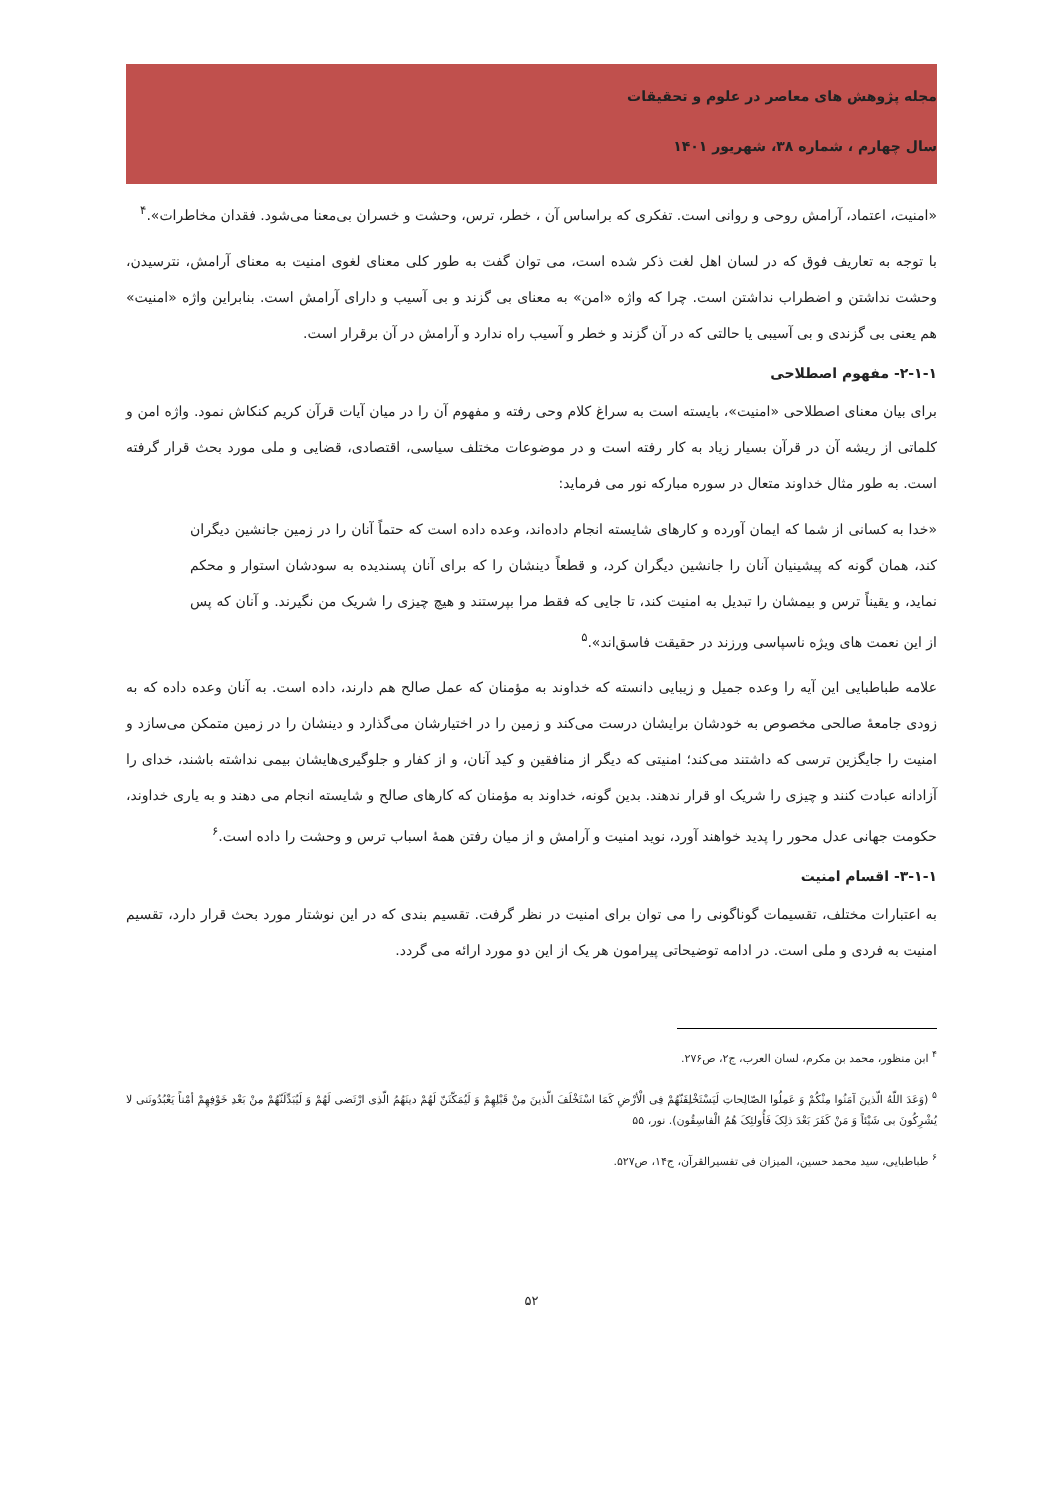مجله پژوهش های معاصر در علوم و تحقیقات
سال چهارم ، شماره ۳۸، شهریور ۱۴۰۱
«امنیت، اعتماد، آرامش روحی و روانی است. تفکری که براساس آن ، خطر، ترس، وحشت و خسران بی‌معنا می‌شود. فقدان مخاطرات».<sup>۴</sup>
با توجه به تعاریف فوق که در لسان اهل لغت ذکر شده است، می توان گفت به طور کلی معنای لغوی امنیت به معنای آرامش، نترسیدن، وحشت نداشتن و اضطراب نداشتن است. چرا که واژه «امن» به معنای بی گزند و بی آسیب و دارای آرامش است. بنابراین واژه «امنیت» هم یعنی بی گزندی و بی آسیبی یا حالتی که در آن گزند و خطر و آسیب راه ندارد و آرامش در آن برقرار است.
۲-۱-۱- مفهوم اصطلاحی
برای بیان معنای اصطلاحی «امنیت»، بایسته است به سراغ کلام وحی رفته و مفهوم آن را در میان آیات قرآن کریم کنکاش نمود. واژه امن و کلماتی از ریشه آن در قرآن بسیار زیاد به کار رفته است و در موضوعات مختلف سیاسی، اقتصادی، قضایی و ملی مورد بحث قرار گرفته است. به طور مثال خداوند متعال در سوره مبارکه نور می فرماید:
«خدا به کسانی از شما که ایمان آورده و کارهای شایسته انجام داده‌اند، وعده داده است که حتماً آنان را در زمین جانشین دیگران کند، همان گونه که پیشینیان آنان را جانشین دیگران کرد، و قطعاً دینشان را که برای آنان پسندیده به سودشان استوار و محکم نماید، و یقیناً ترس و بیمشان را تبدیل به امنیت کند، تا جایی که فقط مرا بپرستند و هیچ چیزی را شریک من نگیرند. و آنان که پس از این نعمت های ویژه ناسپاسی ورزند در حقیقت فاسق‌اند».<sup>۵</sup>
علامه طباطبایی این آیه را وعده جمیل و زیبایی دانسته که خداوند به مؤمنان که عمل صالح هم دارند، داده است. به آنان وعده داده که به زودی جامعهٔ صالحی مخصوص به خودشان برایشان درست می‌کند و زمین را در اختیارشان می‌گذارد و دینشان را در زمین متمکن می‌سازد و امنیت را جایگزین ترسی که داشتند می‌کند؛ امنیتی که دیگر از منافقین و کید آنان، و از کفار و جلوگیری‌هایشان بیمی نداشته باشند، خدای را آزادانه عبادت کنند و چیزی را شریک او قرار ندهند. بدین گونه، خداوند به مؤمنان که کارهای صالح و شایسته انجام می دهند و به یاری خداوند، حکومت جهانی عدل محور را پدید خواهند آورد، نوید امنیت و آرامش و از میان رفتن همهٔ اسباب ترس و وحشت را داده است.<sup>۶</sup>
۳-۱-۱- اقسام امنیت
به اعتبارات مختلف، تقسیمات گوناگونی را می توان برای امنیت در نظر گرفت. تقسیم بندی که در این نوشتار مورد بحث قرار دارد، تقسیم امنیت به فردی و ملی است. در ادامه توضیحاتی پیرامون هر یک از این دو مورد ارائه می گردد.
<sup>۴</sup> ابن منظور، محمد بن مکرم، لسان العرب، ج۲، ص۲۷۶.
<sup>۵</sup> (وَعَدَ اللّهُ الّذینَ آمَنُوا مِنْکُمْ وَ عَمِلُوا الصّالِحاتِ لَیَسْتَخْلِفَنّهُمْ فِی الْأرْضِ کَمَا اسْتَخْلَفَ الّذینَ مِنْ قَبْلِهِمْ وَ لَیُمَکّنَنّ لَهُمْ دینَهُمُ الّذِی ارْتَضی لَهُمْ وَ لَیُبَدِّلَنّهُمْ مِنْ بَعْدِ خَوْفِهِمْ أمْناً یَعْبُدُونَنی لا یُشْرِکُونَ بی شَیْئاً وَ مَنْ کَفَرَ بَعْدَ ذلِکَ فَأُولئِکَ هُمُ الْفاسِقُون). نور، ۵۵
<sup>۶</sup> طباطبایی، سید محمد حسین، المیزان فی تفسیرالقرآن، ج۱۴، ص۵۲۷.
۵۲